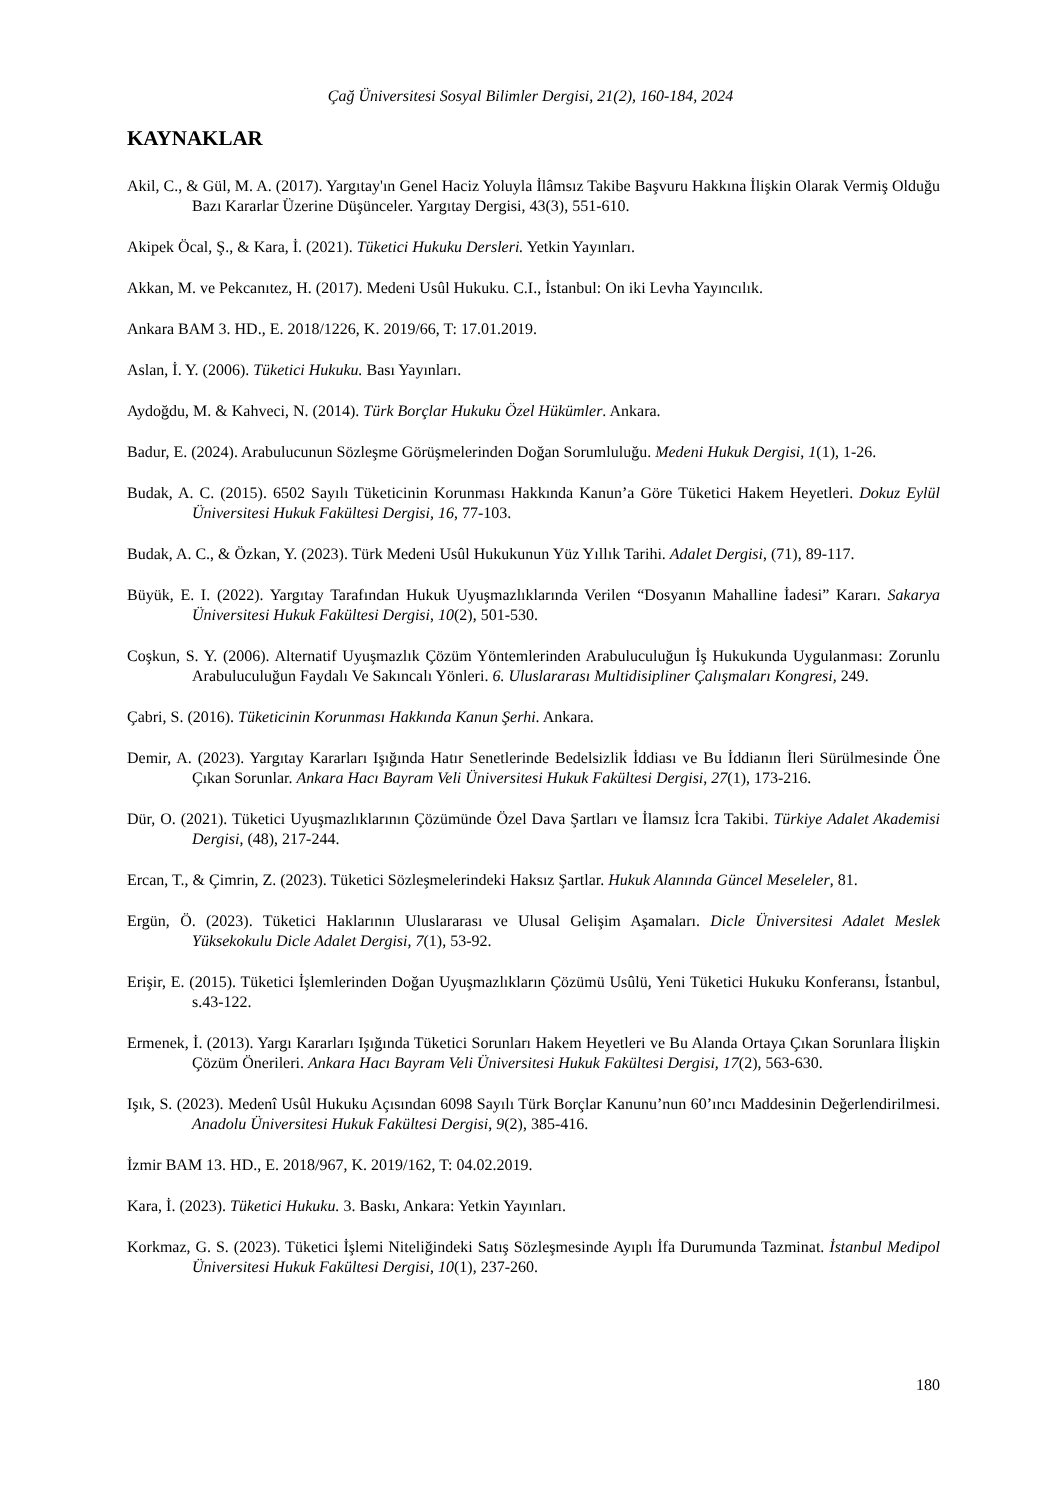Çağ Üniversitesi Sosyal Bilimler Dergisi, 21(2), 160-184, 2024
KAYNAKLAR
Akil, C., & Gül, M. A. (2017). Yargıtay'ın Genel Haciz Yoluyla İlâmsız Takibe Başvuru Hakkına İlişkin Olarak Vermiş Olduğu Bazı Kararlar Üzerine Düşünceler. Yargıtay Dergisi, 43(3), 551-610.
Akipek Öcal, Ş., & Kara, İ. (2021). Tüketici Hukuku Dersleri. Yetkin Yayınları.
Akkan, M. ve Pekcanıtez, H. (2017). Medeni Usûl Hukuku. C.I., İstanbul: On iki Levha Yayıncılık.
Ankara BAM 3. HD., E. 2018/1226, K. 2019/66, T: 17.01.2019.
Aslan, İ. Y. (2006). Tüketici Hukuku. Bası Yayınları.
Aydoğdu, M. & Kahveci, N. (2014). Türk Borçlar Hukuku Özel Hükümler. Ankara.
Badur, E. (2024). Arabulucunun Sözleşme Görüşmelerinden Doğan Sorumluluğu. Medeni Hukuk Dergisi, 1(1), 1-26.
Budak, A. C. (2015). 6502 Sayılı Tüketicinin Korunması Hakkında Kanun’a Göre Tüketici Hakem Heyetleri. Dokuz Eylül Üniversitesi Hukuk Fakültesi Dergisi, 16, 77-103.
Budak, A. C., & Özkan, Y. (2023). Türk Medeni Usûl Hukukunun Yüz Yıllık Tarihi. Adalet Dergisi, (71), 89-117.
Büyük, E. I. (2022). Yargıtay Tarafından Hukuk Uyuşmazlıklarında Verilen “Dosyanın Mahalline İadesi” Kararı. Sakarya Üniversitesi Hukuk Fakültesi Dergisi, 10(2), 501-530.
Coşkun, S. Y. (2006). Alternatif Uyuşmazlık Çözüm Yöntemlerinden Arabuluculuğun İş Hukukunda Uygulanması: Zorunlu Arabuluculuğun Faydalı Ve Sakıncalı Yönleri. 6. Uluslararası Multidisipliner Çalışmaları Kongresi, 249.
Çabri, S. (2016). Tüketicinin Korunması Hakkında Kanun Şerhi. Ankara.
Demir, A. (2023). Yargıtay Kararları Işığında Hatır Senetlerinde Bedelsizlik İddiası ve Bu İddianın İleri Sürülmesinde Öne Çıkan Sorunlar. Ankara Hacı Bayram Veli Üniversitesi Hukuk Fakültesi Dergisi, 27(1), 173-216.
Dür, O. (2021). Tüketici Uyuşmazlıklarının Çözümünde Özel Dava Şartları ve İlamsız İcra Takibi. Türkiye Adalet Akademisi Dergisi, (48), 217-244.
Ercan, T., & Çimrin, Z. (2023). Tüketici Sözleşmelerindeki Haksız Şartlar. Hukuk Alanında Güncel Meseleler, 81.
Ergün, Ö. (2023). Tüketici Haklarının Uluslararası ve Ulusal Gelişim Aşamaları. Dicle Üniversitesi Adalet Meslek Yüksekokulu Dicle Adalet Dergisi, 7(1), 53-92.
Erişir, E. (2015). Tüketici İşlemlerinden Doğan Uyuşmazlıkların Çözümü Usûlü, Yeni Tüketici Hukuku Konferansı, İstanbul, s.43-122.
Ermenek, İ. (2013). Yargı Kararları Işığında Tüketici Sorunları Hakem Heyetleri ve Bu Alanda Ortaya Çıkan Sorunlara İlişkin Çözüm Önerileri. Ankara Hacı Bayram Veli Üniversitesi Hukuk Fakültesi Dergisi, 17(2), 563-630.
Işık, S. (2023). Medenî Usûl Hukuku Açısından 6098 Sayılı Türk Borçlar Kanunu’nun 60’ıncı Maddesinin Değerlendirilmesi. Anadolu Üniversitesi Hukuk Fakültesi Dergisi, 9(2), 385-416.
İzmir BAM 13. HD., E. 2018/967, K. 2019/162, T: 04.02.2019.
Kara, İ. (2023). Tüketici Hukuku. 3. Baskı, Ankara: Yetkin Yayınları.
Korkmaz, G. S. (2023). Tüketici İşlemi Niteliğindeki Satış Sözleşmesinde Ayıplı İfa Durumunda Tazminat. İstanbul Medipol Üniversitesi Hukuk Fakültesi Dergisi, 10(1), 237-260.
180